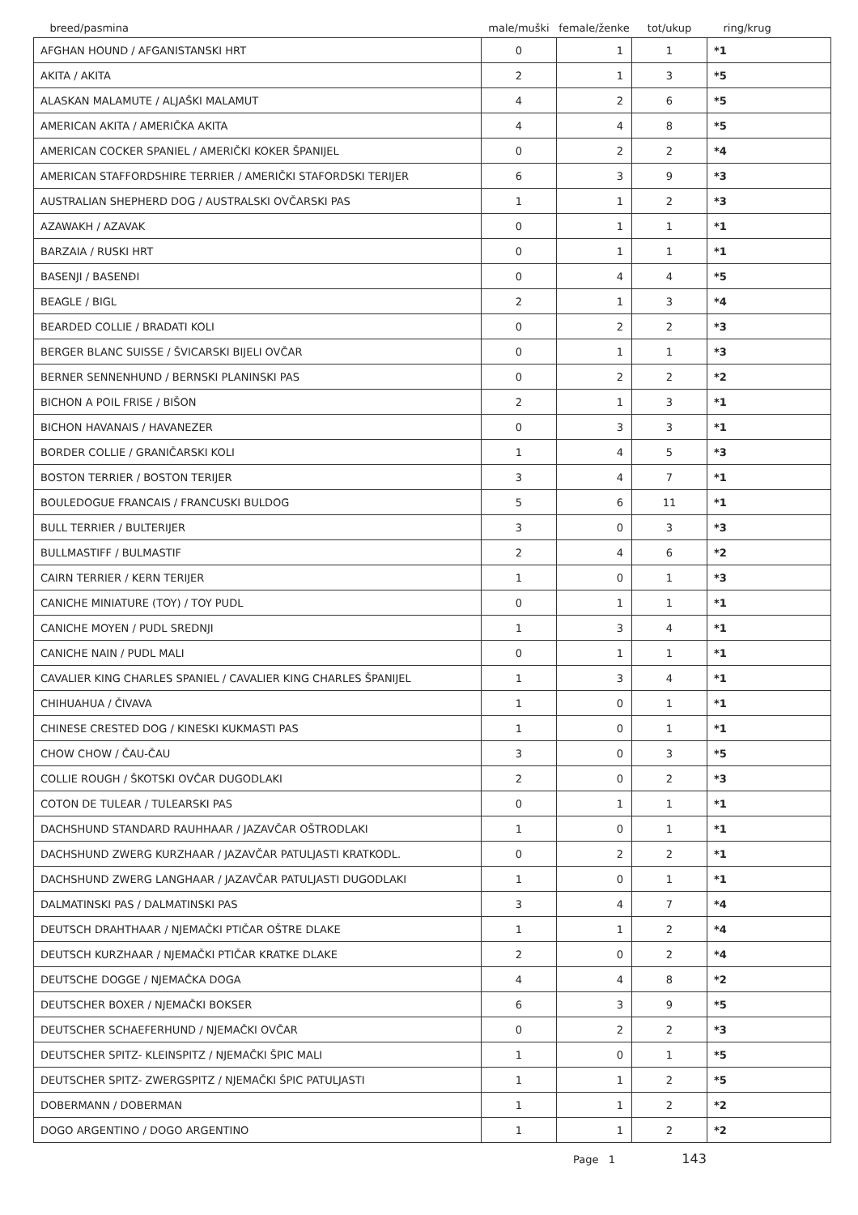| breed/pasmina | male/muški | female/ženke | tot/ukup | ring/krug |
| --- | --- | --- | --- | --- |
| AFGHAN HOUND / AFGANISTANSKI HRT | 0 | 1 | 1 | *1 |
| AKITA / AKITA | 2 | 1 | 3 | *5 |
| ALASKAN MALAMUTE / ALJAŠKI MALAMUT | 4 | 2 | 6 | *5 |
| AMERICAN AKITA / AMERIČKA AKITA | 4 | 4 | 8 | *5 |
| AMERICAN COCKER SPANIEL / AMERIČKI KOKER ŠPANIJEL | 0 | 2 | 2 | *4 |
| AMERICAN STAFFORDSHIRE TERRIER / AMERIČKI STAFORDSKI TERIJER | 6 | 3 | 9 | *3 |
| AUSTRALIAN SHEPHERD DOG / AUSTRALSKI OVČARSKI PAS | 1 | 1 | 2 | *3 |
| AZAWAKH / AZAVAK | 0 | 1 | 1 | *1 |
| BARZAIA / RUSKI HRT | 0 | 1 | 1 | *1 |
| BASENJI / BASENĐI | 0 | 4 | 4 | *5 |
| BEAGLE / BIGL | 2 | 1 | 3 | *4 |
| BEARDED COLLIE / BRADATI KOLI | 0 | 2 | 2 | *3 |
| BERGER BLANC SUISSE / ŠVICARSKI BIJELI OVČAR | 0 | 1 | 1 | *3 |
| BERNER SENNENHUND / BERNSKI PLANINSKI PAS | 0 | 2 | 2 | *2 |
| BICHON A POIL FRISE / BIŠON | 2 | 1 | 3 | *1 |
| BICHON HAVANAIS / HAVANEZER | 0 | 3 | 3 | *1 |
| BORDER COLLIE / GRANIČARSKI KOLI | 1 | 4 | 5 | *3 |
| BOSTON TERRIER / BOSTON TERIJER | 3 | 4 | 7 | *1 |
| BOULEDOGUE FRANCAIS / FRANCUSKI BULDOG | 5 | 6 | 11 | *1 |
| BULL TERRIER / BULTERIJER | 3 | 0 | 3 | *3 |
| BULLMASTIFF / BULMASTIF | 2 | 4 | 6 | *2 |
| CAIRN TERRIER / KERN TERIJER | 1 | 0 | 1 | *3 |
| CANICHE MINIATURE (TOY) / TOY PUDL | 0 | 1 | 1 | *1 |
| CANICHE MOYEN / PUDL SREDNJI | 1 | 3 | 4 | *1 |
| CANICHE NAIN / PUDL MALI | 0 | 1 | 1 | *1 |
| CAVALIER KING CHARLES SPANIEL / CAVALIER KING CHARLES ŠPANIJEL | 1 | 3 | 4 | *1 |
| CHIHUAHUA / ČIVAVA | 1 | 0 | 1 | *1 |
| CHINESE CRESTED DOG / KINESKI KUKMASTI PAS | 1 | 0 | 1 | *1 |
| CHOW CHOW / ČAU-ČAU | 3 | 0 | 3 | *5 |
| COLLIE ROUGH / ŠKOTSKI OVČAR DUGODLAKI | 2 | 0 | 2 | *3 |
| COTON DE TULEAR / TULEARSKI PAS | 0 | 1 | 1 | *1 |
| DACHSHUND STANDARD RAUHHAAR / JAZAVČAR OŠTRODLAKI | 1 | 0 | 1 | *1 |
| DACHSHUND ZWERG KURZHAAR / JAZAVČAR PATULJASTI KRATKODL. | 0 | 2 | 2 | *1 |
| DACHSHUND ZWERG LANGHAAR / JAZAVČAR PATULJASTI DUGODLAKI | 1 | 0 | 1 | *1 |
| DALMATINSKI PAS / DALMATINSKI PAS | 3 | 4 | 7 | *4 |
| DEUTSCH DRAHTHAAR / NJEMAČKI PTIČAR OŠTRE DLAKE | 1 | 1 | 2 | *4 |
| DEUTSCH KURZHAAR / NJEMAČKI PTIČAR KRATKE DLAKE | 2 | 0 | 2 | *4 |
| DEUTSCHE DOGGE / NJEMAČKA DOGA | 4 | 4 | 8 | *2 |
| DEUTSCHER BOXER / NJEMAČKI BOKSER | 6 | 3 | 9 | *5 |
| DEUTSCHER SCHAEFERHUND / NJEMAČKI OVČAR | 0 | 2 | 2 | *3 |
| DEUTSCHER SPITZ- KLEINSPITZ / NJEMAČKI ŠPIC MALI | 1 | 0 | 1 | *5 |
| DEUTSCHER SPITZ- ZWERGSPITZ / NJEMAČKI ŠPIC PATULJASTI | 1 | 1 | 2 | *5 |
| DOBERMANN / DOBERMAN | 1 | 1 | 2 | *2 |
| DOGO ARGENTINO / DOGO ARGENTINO | 1 | 1 | 2 | *2 |
Page 1 143